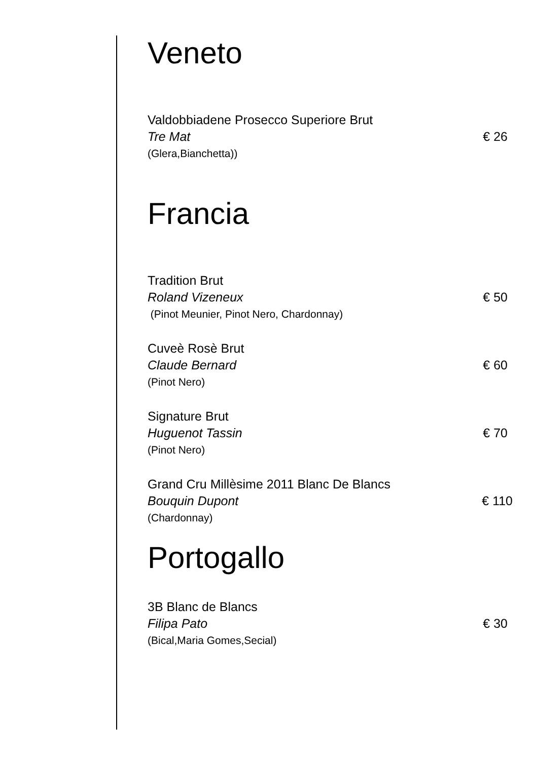Veneto
Valdobbiadene Prosecco Superiore Brut
Tre Mat
(Glera,Bianchetta))
€ 26
Francia
Tradition Brut
Roland Vizeneux
(Pinot Meunier, Pinot Nero, Chardonnay)
€ 50
Cuveè Rosè Brut
Claude Bernard
(Pinot Nero)
€ 60
Signature Brut
Huguenot Tassin
(Pinot Nero)
€ 70
Grand Cru Millèsime 2011 Blanc De Blancs
Bouquin Dupont
(Chardonnay)
€ 110
Portogallo
3B Blanc de Blancs
Filipa Pato
(Bical,Maria Gomes,Secial)
€ 30